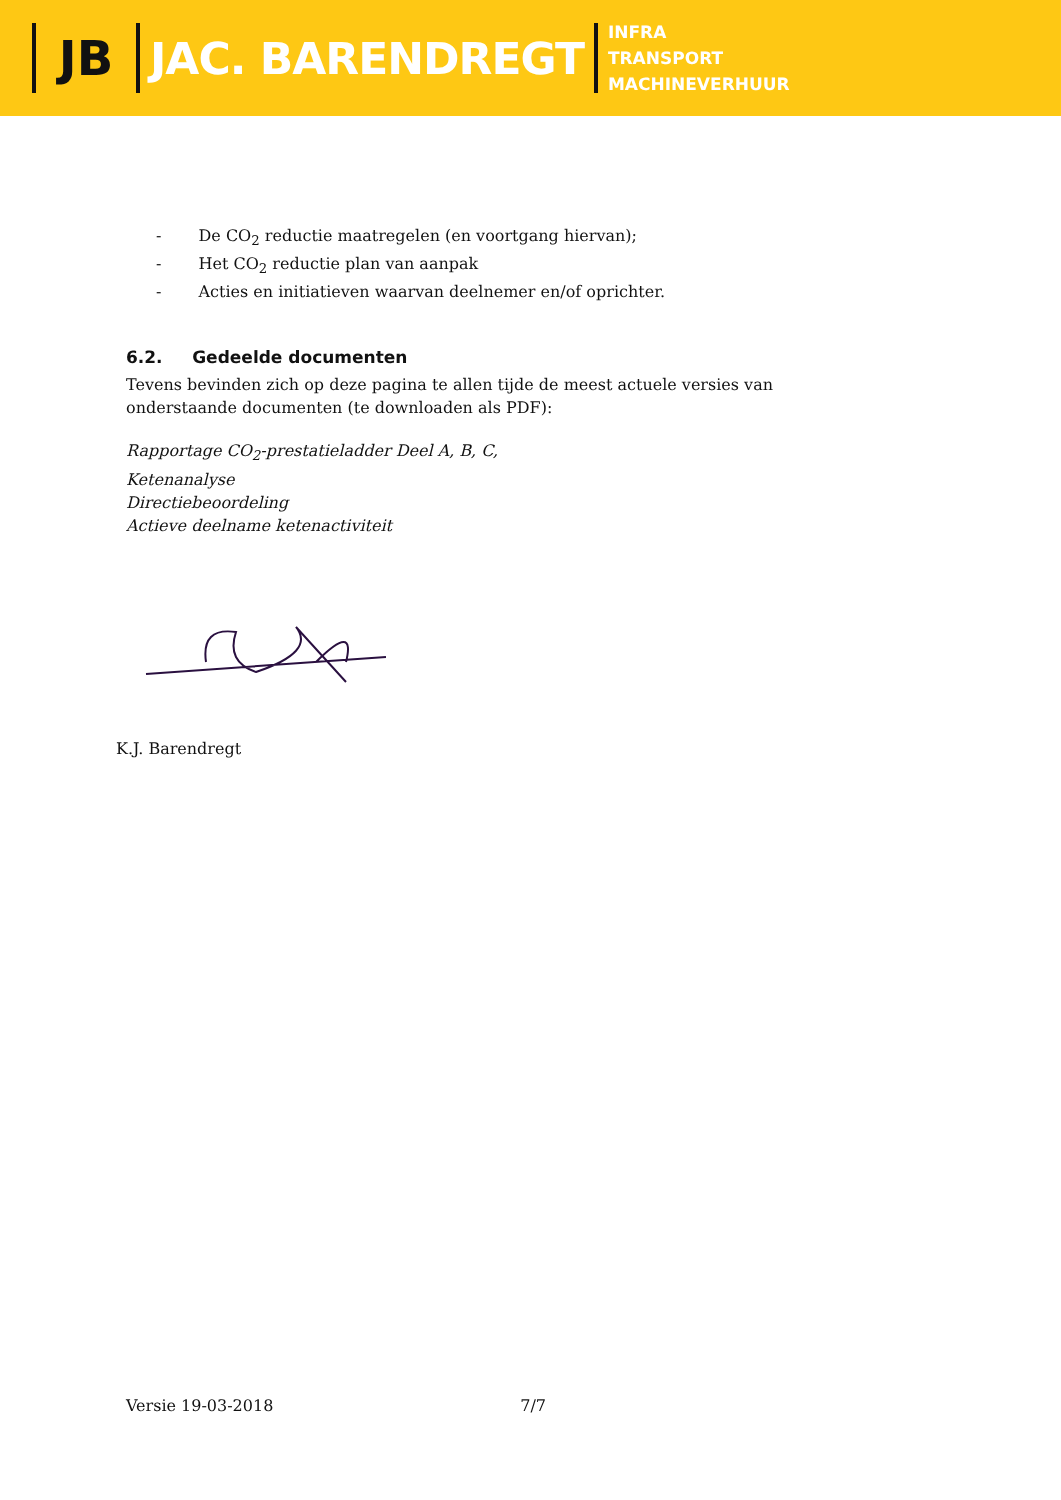JB JAC. BARENDREGT
INFRA
TRANSPORT
MACHINEVERHUUR
- De CO<sub>2</sub> reductie maatregelen (en voortgang hiervan);
- Het CO<sub>2</sub> reductie plan van aanpak
- Acties en initiatieven waarvan deelnemer en/of oprichter.
6.2. Gedeelde documenten
Tevens bevinden zich op deze pagina te allen tijde de meest actuele versies van
onderstaande documenten (te downloaden als PDF):
Rapportage CO<sub>2</sub>-prestatieladder Deel A, B, C,
Ketenanalyse
Directiebeoordeling
Actieve deelname ketenactiviteit
K.J. Barendregt
Versie 19-03-2018 7/7